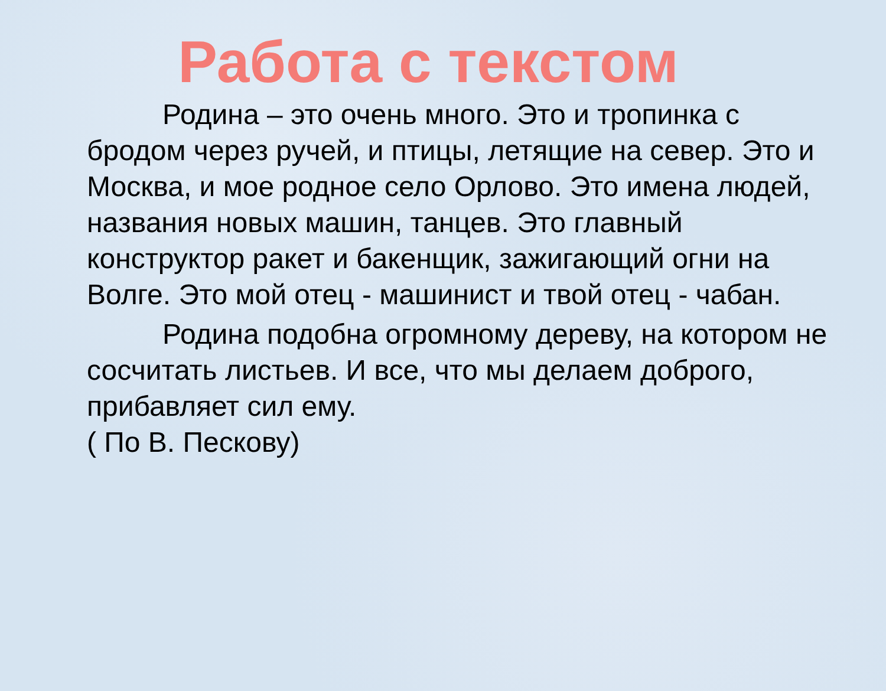Работа с текстом
Родина – это очень много. Это и тропинка с бродом через ручей, и птицы, летящие на север. Это и Москва, и мое родное село Орлово. Это имена людей, названия новых машин, танцев. Это главный конструктор ракет и бакенщик, зажигающий огни на Волге. Это мой отец - машинист и твой отец - чабан.
Родина подобна огромному дереву, на котором не сосчитать листьев. И все, что мы делаем доброго, прибавляет сил ему.
( По В. Пескову)